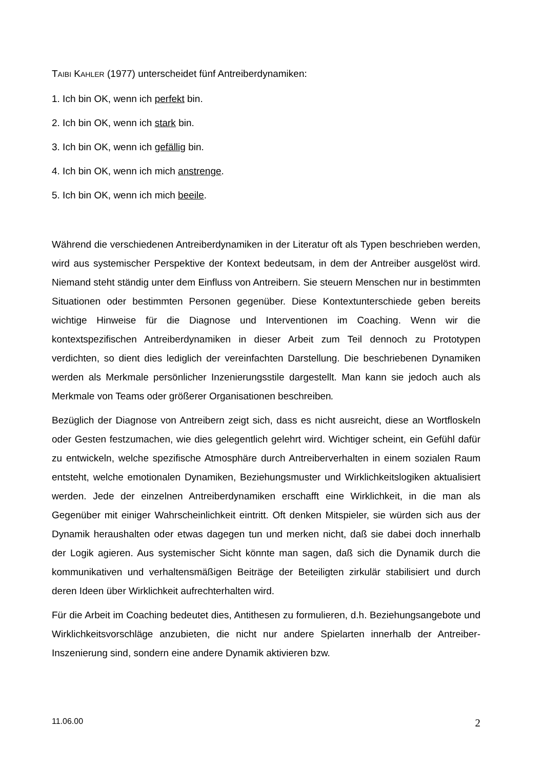TAIBI KAHLER (1977) unterscheidet fünf Antreiberdynamiken:
1. Ich bin OK, wenn ich perfekt bin.
2. Ich bin OK, wenn ich stark bin.
3. Ich bin OK, wenn ich gefällig bin.
4. Ich bin OK, wenn ich mich anstrenge.
5. Ich bin OK, wenn ich mich beeile.
Während die verschiedenen Antreiberdynamiken in der Literatur oft als Typen beschrieben werden, wird aus systemischer Perspektive der Kontext bedeutsam, in dem der Antreiber ausgelöst wird. Niemand steht ständig unter dem Einfluss von Antreibern. Sie steuern Menschen nur in bestimmten Situationen oder bestimmten Personen gegenüber. Diese Kontextunterschiede geben bereits wichtige Hinweise für die Diagnose und Interventionen im Coaching. Wenn wir die kontextspezifischen Antreiberdynamiken in dieser Arbeit zum Teil dennoch zu Prototypen verdichten, so dient dies lediglich der vereinfachten Darstellung. Die beschriebenen Dynamiken werden als Merkmale persönlicher Inzenierungsstile dargestellt. Man kann sie jedoch auch als Merkmale von Teams oder größerer Organisationen beschreiben.
Bezüglich der Diagnose von Antreibern zeigt sich, dass es nicht ausreicht, diese an Wortfloskeln oder Gesten festzumachen, wie dies gelegentlich gelehrt wird. Wichtiger scheint, ein Gefühl dafür zu entwickeln, welche spezifische Atmosphäre durch Antreiberverhalten in einem sozialen Raum entsteht, welche emotionalen Dynamiken, Beziehungsmuster und Wirklichkeitslogiken aktualisiert werden. Jede der einzelnen Antreiberdynamiken erschafft eine Wirklichkeit, in die man als Gegenüber mit einiger Wahrscheinlichkeit eintritt. Oft denken Mitspieler, sie würden sich aus der Dynamik heraushalten oder etwas dagegen tun und merken nicht, daß sie dabei doch innerhalb der Logik agieren. Aus systemischer Sicht könnte man sagen, daß sich die Dynamik durch die kommunikativen und verhaltensmäßigen Beiträge der Beteiligten zirkulär stabilisiert und durch deren Ideen über Wirklichkeit aufrechterhalten wird.
Für die Arbeit im Coaching bedeutet dies, Antithesen zu formulieren, d.h. Beziehungsangebote und Wirklichkeitsvorschläge anzubieten, die nicht nur andere Spielarten innerhalb der Antreiber-Inszenierung sind, sondern eine andere Dynamik aktivieren bzw.
11.06.00 2